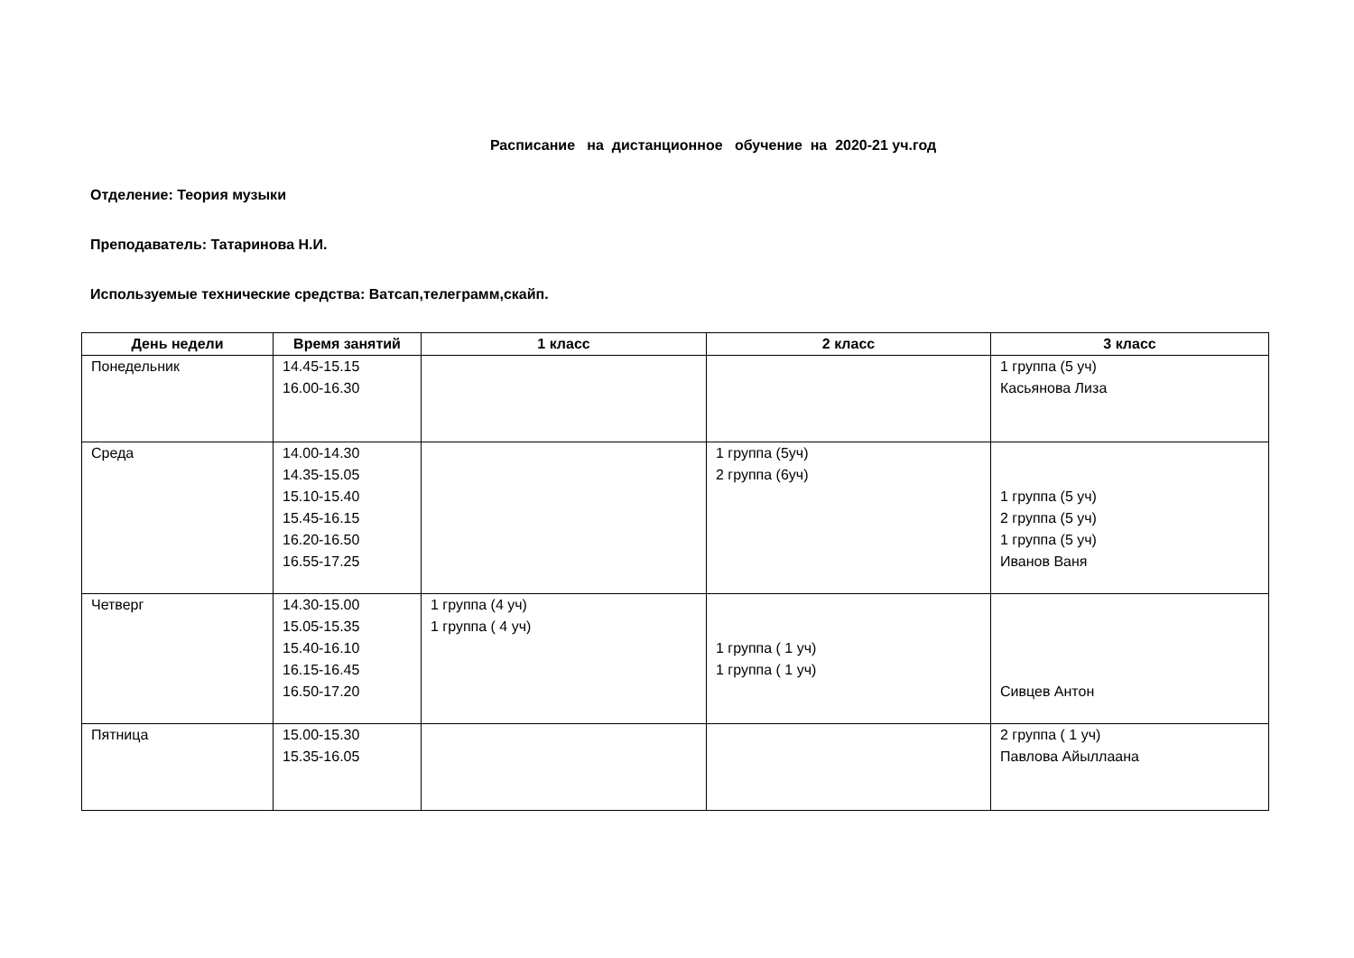Расписание на дистанционное обучение на 2020-21 уч.год
Отделение: Теория музыки
Преподаватель: Татаринова Н.И.
Используемые технические средства: Ватсап,телеграмм,скайп.
| День недели | Время занятий | 1 класс | 2 класс | 3 класс |
| --- | --- | --- | --- | --- |
| Понедельник | 14.45-15.15 16.00-16.30 | | | 1 группа (5 уч) Касьянова Лиза |
| Среда | 14.00-14.30 14.35-15.05 15.10-15.40 15.45-16.15 16.20-16.50 16.55-17.25 | | 1 группа (5уч) 2 группа (6уч) | 1 группа (5 уч) 2 группа (5 уч) 1 группа (5 уч) Иванов Ваня |
| Четверг | 14.30-15.00 15.05-15.35 15.40-16.10 16.15-16.45 16.50-17.20 | 1 группа (4 уч) 1 группа ( 4 уч) | 1 группа ( 1 уч) 1 группа ( 1 уч) | Сивцев Антон |
| Пятница | 15.00-15.30 15.35-16.05 | | | 2 группа ( 1 уч) Павлова Айыллаана |